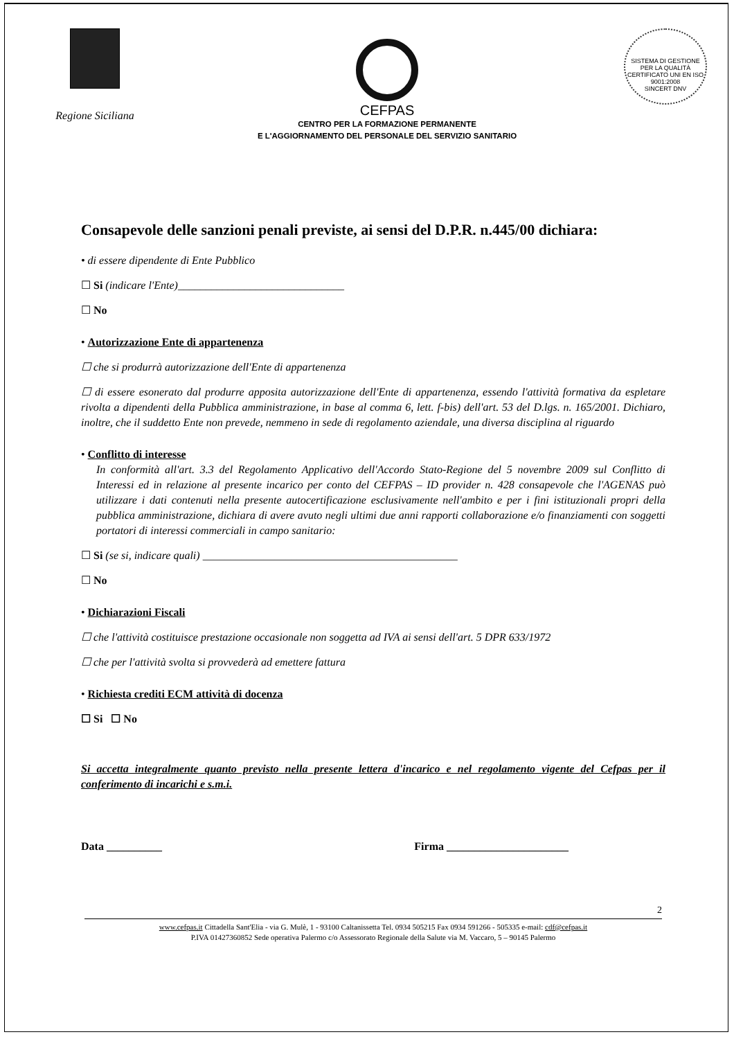Regione Siciliana
CEFPAS
CENTRO PER LA FORMAZIONE PERMANENTE
E L'AGGIORNAMENTO DEL PERSONALE DEL SERVIZIO SANITARIO
SISTEMA DI GESTIONE PER LA QUALITÀ CERTIFICATO UNI EN ISO 9001:2008
SINCERT DNV
Consapevole delle sanzioni penali previste, ai sensi del D.P.R. n.445/00 dichiara:
• di essere dipendente di Ente Pubblico
☐ Si (indicare l'Ente)______________________________
☐ No
• Autorizzazione Ente di appartenenza
☐ che si produrrà autorizzazione dell'Ente di appartenenza
☐ di essere esonerato dal produrre apposita autorizzazione dell'Ente di appartenenza, essendo l'attività formativa da espletare rivolta a dipendenti della Pubblica amministrazione, in base al comma 6, lett. f-bis) dell'art. 53 del D.lgs. n. 165/2001. Dichiaro, inoltre, che il suddetto Ente non prevede, nemmeno in sede di regolamento aziendale, una diversa disciplina al riguardo
• Conflitto di interesse
In conformità all'art. 3.3 del Regolamento Applicativo dell'Accordo Stato-Regione del 5 novembre 2009 sul Conflitto di Interessi ed in relazione al presente incarico per conto del CEFPAS – ID provider n. 428 consapevole che l'AGENAS può utilizzare i dati contenuti nella presente autocertificazione esclusivamente nell'ambito e per i fini istituzionali propri della pubblica amministrazione, dichiara di avere avuto negli ultimi due anni rapporti collaborazione e/o finanziamenti con soggetti portatori di interessi commerciali in campo sanitario:
☐ Si (se si, indicare quali) ______________________________________________
☐ No
• Dichiarazioni Fiscali
☐ che l'attività costituisce prestazione occasionale non soggetta ad IVA ai sensi dell'art. 5 DPR 633/1972
☐ che per l'attività svolta si provvederà ad emettere fattura
• Richiesta crediti ECM attività di docenza
☐ Si ☐ No
Si accetta integralmente quanto previsto nella presente lettera d'incarico e nel regolamento vigente del Cefpas per il conferimento di incarichi e s.m.i.
Data __________ Firma ______________________
2
www.cefpas.it Cittadella Sant'Elia - via G. Mulè, 1 - 93100 Caltanissetta Tel. 0934 505215 Fax 0934 591266 - 505335 e-mail: cdf@cefpas.it
P.IVA 01427360852 Sede operativa Palermo c/o Assessorato Regionale della Salute via M. Vaccaro, 5 – 90145 Palermo